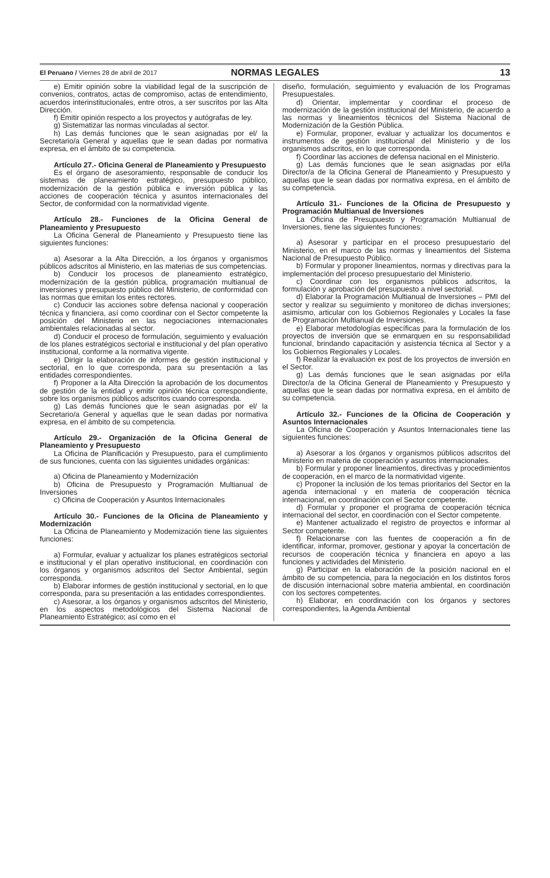El Peruano / Viernes 28 de abril de 2017
NORMAS LEGALES 13
e) Emitir opinión sobre la viabilidad legal de la suscripción de convenios, contratos, actas de compromiso, actas de entendimiento, acuerdos interinstitucionales, entre otros, a ser suscritos por las Alta Dirección.
f) Emitir opinión respecto a los proyectos y autógrafas de ley.
g) Sistematizar las normas vinculadas al sector.
h) Las demás funciones que le sean asignadas por el/ la Secretario/a General y aquellas que le sean dadas por normativa expresa, en el ámbito de su competencia.
Artículo 27.- Oficina General de Planeamiento y Presupuesto
Es el órgano de asesoramiento, responsable de conducir los sistemas de planeamiento estratégico, presupuesto público, modernización de la gestión pública e inversión pública y las acciones de cooperación técnica y asuntos internacionales del Sector, de conformidad con la normatividad vigente.
Artículo 28.- Funciones de la Oficina General de Planeamiento y Presupuesto
La Oficina General de Planeamiento y Presupuesto tiene las siguientes funciones:
a) Asesorar a la Alta Dirección, a los órganos y organismos públicos adscritos al Ministerio, en las materias de sus competencias.
b) Conducir los procesos de planeamiento estratégico, modernización de la gestión pública, programación multianual de inversiones y presupuesto público del Ministerio, de conformidad con las normas que emitan los entes rectores.
c) Conducir las acciones sobre defensa nacional y cooperación técnica y financiera, así como coordinar con el Sector competente la posición del Ministerio en las negociaciones internacionales ambientales relacionadas al sector.
d) Conducir el proceso de formulación, seguimiento y evaluación de los planes estratégicos sectorial e institucional y del plan operativo institucional, conforme a la normativa vigente.
e) Dirigir la elaboración de informes de gestión institucional y sectorial, en lo que corresponda, para su presentación a las entidades correspondientes.
f) Proponer a la Alta Dirección la aprobación de los documentos de gestión de la entidad y emitir opinión técnica correspondiente, sobre los organismos públicos adscritos cuando corresponda.
g) Las demás funciones que le sean asignadas por el/ la Secretario/a General y aquellas que le sean dadas por normativa expresa, en el ámbito de su competencia.
Artículo 29.- Organización de la Oficina General de Planeamiento y Presupuesto
La Oficina de Planificación y Presupuesto, para el cumplimiento de sus funciones, cuenta con las siguientes unidades orgánicas:
a) Oficina de Planeamiento y Modernización
b) Oficina de Presupuesto y Programación Multianual de Inversiones
c) Oficina de Cooperación y Asuntos Internacionales
Artículo 30.- Funciones de la Oficina de Planeamiento y Modernización
La Oficina de Planeamiento y Modernización tiene las siguientes funciones:
a) Formular, evaluar y actualizar los planes estratégicos sectorial e institucional y el plan operativo institucional, en coordinación con los órganos y organismos adscritos del Sector Ambiental, según corresponda.
b) Elaborar informes de gestión institucional y sectorial, en lo que corresponda, para su presentación a las entidades correspondientes.
c) Asesorar, a los órganos y organismos adscritos del Ministerio, en los aspectos metodológicos del Sistema Nacional de Planeamiento Estratégico; así como en el
diseño, formulación, seguimiento y evaluación de los Programas Presupuestales.
d) Orientar, implementar y coordinar el proceso de modernización de la gestión institucional del Ministerio, de acuerdo a las normas y lineamientos técnicos del Sistema Nacional de Modernización de la Gestión Pública.
e) Formular, proponer, evaluar y actualizar los documentos e instrumentos de gestión institucional del Ministerio y de los organismos adscritos, en lo que corresponda.
f) Coordinar las acciones de defensa nacional en el Ministerio.
g) Las demás funciones que le sean asignadas por el/la Director/a de la Oficina General de Planeamiento y Presupuesto y aquellas que le sean dadas por normativa expresa, en el ámbito de su competencia.
Artículo 31.- Funciones de la Oficina de Presupuesto y Programación Multianual de Inversiones
La Oficina de Presupuesto y Programación Multianual de Inversiones, tiene las siguientes funciones:
a) Asesorar y participar en el proceso presupuestario del Ministerio, en el marco de las normas y lineamientos del Sistema Nacional de Presupuesto Público.
b) Formular y proponer lineamientos, normas y directivas para la implementación del proceso presupuestario del Ministerio.
c) Coordinar con los organismos públicos adscritos, la formulación y aprobación del presupuesto a nivel sectorial.
d) Elaborar la Programación Multianual de Inversiones – PMI del sector y realizar su seguimiento y monitoreo de dichas inversiones; asimismo, articular con los Gobiernos Regionales y Locales la fase de Programación Multianual de Inversiones.
e) Elaborar metodologías específicas para la formulación de los proyectos de inversión que se enmarquen en su responsabilidad funcional, brindando capacitación y asistencia técnica al Sector y a los Gobiernos Regionales y Locales.
f) Realizar la evaluación ex post de los proyectos de inversión en el Sector.
g) Las demás funciones que le sean asignadas por el/la Director/a de la Oficina General de Planeamiento y Presupuesto y aquellas que le sean dadas por normativa expresa, en el ámbito de su competencia.
Artículo 32.- Funciones de la Oficina de Cooperación y Asuntos Internacionales
La Oficina de Cooperación y Asuntos Internacionales tiene las siguientes funciones:
a) Asesorar a los órganos y organismos públicos adscritos del Ministerio en materia de cooperación y asuntos internacionales.
b) Formular y proponer lineamientos, directivas y procedimientos de cooperación, en el marco de la normatividad vigente.
c) Proponer la inclusión de los temas prioritarios del Sector en la agenda internacional y en materia de cooperación técnica internacional, en coordinación con el Sector competente.
d) Formular y proponer el programa de cooperación técnica internacional del sector, en coordinación con el Sector competente.
e) Mantener actualizado el registro de proyectos e informar al Sector competente.
f) Relacionarse con las fuentes de cooperación a fin de identificar, informar, promover, gestionar y apoyar la concertación de recursos de cooperación técnica y financiera en apoyo a las funciones y actividades del Ministerio.
g) Participar en la elaboración de la posición nacional en el ámbito de su competencia, para la negociación en los distintos foros de discusión internacional sobre materia ambiental, en coordinación con los sectores competentes.
h) Elaborar, en coordinación con los órganos y sectores correspondientes, la Agenda Ambiental